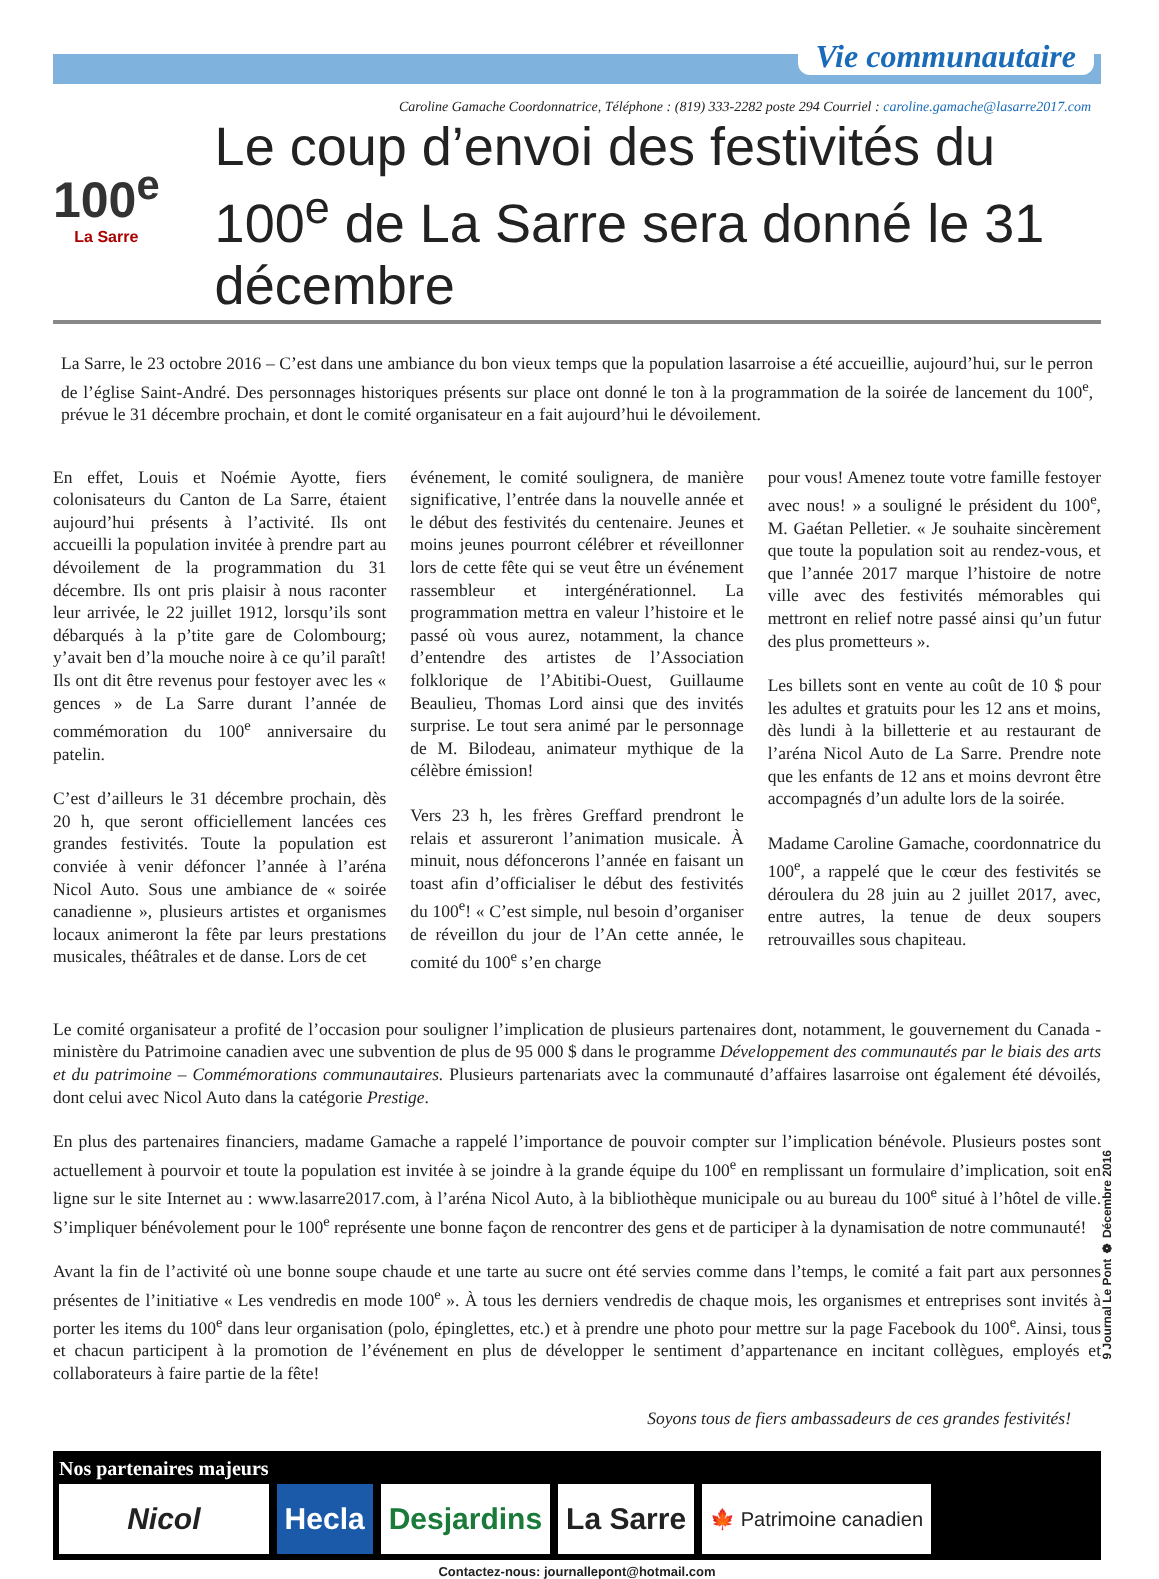Vie communautaire
Caroline Gamache Coordonnatrice, Téléphone : (819) 333-2282 poste 294 Courriel : caroline.gamache@lasarre2017.com
100<sup>e</sup>
La Sarre
Le coup d’envoi des festivités du 100<sup>e</sup> de La Sarre sera donné le 31 décembre
La Sarre, le 23 octobre 2016 – C’est dans une ambiance du bon vieux temps que la population lasarroise a été accueillie, aujourd’hui, sur le perron de l’église Saint-André. Des personnages historiques présents sur place ont donné le ton à la programmation de la soirée de lancement du 100<sup>e</sup>, prévue le 31 décembre prochain, et dont le comité organisateur en a fait aujourd’hui le dévoilement.
En effet, Louis et Noémie Ayotte, fiers colonisateurs du Canton de La Sarre, étaient aujourd’hui présents à l’activité. Ils ont accueilli la population invitée à prendre part au dévoilement de la programmation du 31 décembre. Ils ont pris plaisir à nous raconter leur arrivée, le 22 juillet 1912, lorsqu’ils sont débarqués à la p’tite gare de Colombourg; y’avait ben d’la mouche noire à ce qu’il paraît! Ils ont dit être revenus pour festoyer avec les « gences » de La Sarre durant l’année de commémoration du 100<sup>e</sup> anniversaire du patelin.
C’est d’ailleurs le 31 décembre prochain, dès 20 h, que seront officiellement lancées ces grandes festivités. Toute la population est conviée à venir défoncer l’année à l’aréna Nicol Auto. Sous une ambiance de « soirée canadienne », plusieurs artistes et organismes locaux animeront la fête par leurs prestations musicales, théâtrales et de danse. Lors de cet
événement, le comité soulignera, de manière significative, l’entrée dans la nouvelle année et le début des festivités du centenaire. Jeunes et moins jeunes pourront célébrer et réveillonner lors de cette fête qui se veut être un événement rassembleur et intergénérationnel. La programmation mettra en valeur l’histoire et le passé où vous aurez, notamment, la chance d’entendre des artistes de l’Association folklorique de l’Abitibi-Ouest, Guillaume Beaulieu, Thomas Lord ainsi que des invités surprise. Le tout sera animé par le personnage de M. Bilodeau, animateur mythique de la célèbre émission!
Vers 23 h, les frères Greffard prendront le relais et assureront l’animation musicale. À minuit, nous défoncerons l’année en faisant un toast afin d’officialiser le début des festivités du 100<sup>e</sup>! « C’est simple, nul besoin d’organiser de réveillon du jour de l’An cette année, le comité du 100<sup>e</sup> s’en charge
pour vous! Amenez toute votre famille festoyer avec nous! » a souligné le président du 100<sup>e</sup>, M. Gaétan Pelletier. « Je souhaite sincèrement que toute la population soit au rendez-vous, et que l’année 2017 marque l’histoire de notre ville avec des festivités mémorables qui mettront en relief notre passé ainsi qu’un futur des plus prometteurs ».
Les billets sont en vente au coût de 10 $ pour les adultes et gratuits pour les 12 ans et moins, dès lundi à la billetterie et au restaurant de l’aréna Nicol Auto de La Sarre. Prendre note que les enfants de 12 ans et moins devront être accompagnés d’un adulte lors de la soirée.
Madame Caroline Gamache, coordonnatrice du 100<sup>e</sup>, a rappelé que le cœur des festivités se déroulera du 28 juin au 2 juillet 2017, avec, entre autres, la tenue de deux soupers retrouvailles sous chapiteau.
Le comité organisateur a profité de l’occasion pour souligner l’implication de plusieurs partenaires dont, notamment, le gouvernement du Canada - ministère du Patrimoine canadien avec une subvention de plus de 95 000 $ dans le programme Développement des communautés par le biais des arts et du patrimoine – Commémorations communautaires. Plusieurs partenariats avec la communauté d’affaires lasarroise ont également été dévoilés, dont celui avec Nicol Auto dans la catégorie Prestige.
En plus des partenaires financiers, madame Gamache a rappelé l’importance de pouvoir compter sur l’implication bénévole. Plusieurs postes sont actuellement à pourvoir et toute la population est invitée à se joindre à la grande équipe du 100<sup>e</sup> en remplissant un formulaire d’implication, soit en ligne sur le site Internet au : www.lasarre2017.com, à l’aréna Nicol Auto, à la bibliothèque municipale ou au bureau du 100<sup>e</sup> situé à l’hôtel de ville. S’impliquer bénévolement pour le 100<sup>e</sup> représente une bonne façon de rencontrer des gens et de participer à la dynamisation de notre communauté!
Avant la fin de l’activité où une bonne soupe chaude et une tarte au sucre ont été servies comme dans l’temps, le comité a fait part aux personnes présentes de l’initiative « Les vendredis en mode 100<sup>e</sup> ». À tous les derniers vendredis de chaque mois, les organismes et entreprises sont invités à porter les items du 100<sup>e</sup> dans leur organisation (polo, épinglettes, etc.) et à prendre une photo pour mettre sur la page Facebook du 100<sup>e</sup>. Ainsi, tous et chacun participent à la promotion de l’événement en plus de développer le sentiment d’appartenance en incitant collègues, employés et collaborateurs à faire partie de la fête!
Soyons tous de fiers ambassadeurs de ces grandes festivités!
Nos partenaires majeurs
Nicol
Hecla
Desjardins
La Sarre
🍁 Patrimoine canadien
Contactez-nous: journallepont@hotmail.com
9 Journal Le Pont ❁ Décembre 2016